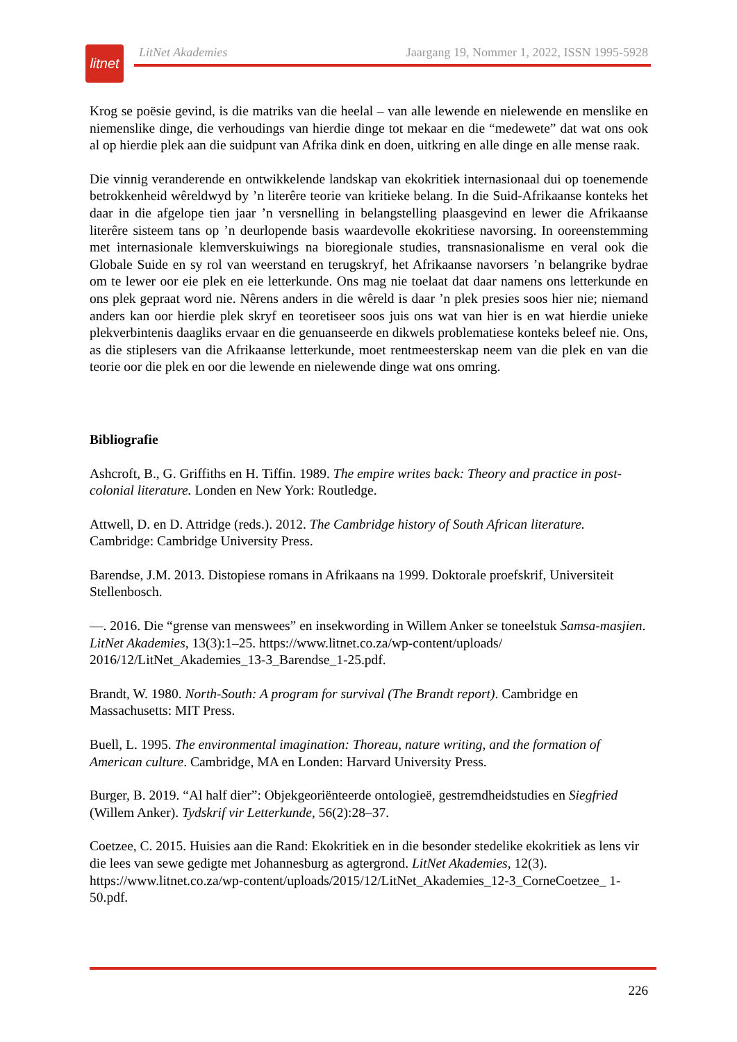litnet
LitNet Akademies Jaargang 19, Nommer 1, 2022, ISSN 1995-5928
Krog se poësie gevind, is die matriks van die heelal – van alle lewende en nielewende en menslike en niemenslike dinge, die verhoudings van hierdie dinge tot mekaar en die “medewete” dat wat ons ook al op hierdie plek aan die suidpunt van Afrika dink en doen, uitkring en alle dinge en alle mense raak.
Die vinnig veranderende en ontwikkelende landskap van ekokritiek internasionaal dui op toenemende betrokkenheid wêreldwyd by ’n literêre teorie van kritieke belang. In die Suid-Afrikaanse konteks het daar in die afgelope tien jaar ’n versnelling in belangstelling plaasgevind en lewer die Afrikaanse literêre sisteem tans op ’n deurlopende basis waardevolle ekokritiese navorsing. In ooreenstemming met internasionale klemverskuiwings na bioregionale studies, transnasionalisme en veral ook die Globale Suide en sy rol van weerstand en terugskryf, het Afrikaanse navorsers ’n belangrike bydrae om te lewer oor eie plek en eie letterkunde. Ons mag nie toelaat dat daar namens ons letterkunde en ons plek gepraat word nie. Nêrens anders in die wêreld is daar ’n plek presies soos hier nie; niemand anders kan oor hierdie plek skryf en teoretiseer soos juis ons wat van hier is en wat hierdie unieke plekverbintenis daagliks ervaar en die genuanseerde en dikwels problematiese konteks beleef nie. Ons, as die stiplesers van die Afrikaanse letterkunde, moet rentmeesterskap neem van die plek en van die teorie oor die plek en oor die lewende en nielewende dinge wat ons omring.
Bibliografie
Ashcroft, B., G. Griffiths en H. Tiffin. 1989. The empire writes back: Theory and practice in post-colonial literature. Londen en New York: Routledge.
Attwell, D. en D. Attridge (reds.). 2012. The Cambridge history of South African literature. Cambridge: Cambridge University Press.
Barendse, J.M. 2013. Distopiese romans in Afrikaans na 1999. Doktorale proefskrif, Universiteit Stellenbosch.
—. 2016. Die “grense van menswees” en insekwording in Willem Anker se toneelstuk Samsa-masjien. LitNet Akademies, 13(3):1–25. https://www.litnet.co.za/wp-content/uploads/ 2016/12/LitNet_Akademies_13-3_Barendse_1-25.pdf.
Brandt, W. 1980. North-South: A program for survival (The Brandt report). Cambridge en Massachusetts: MIT Press.
Buell, L. 1995. The environmental imagination: Thoreau, nature writing, and the formation of American culture. Cambridge, MA en Londen: Harvard University Press.
Burger, B. 2019. “Al half dier”: Objekgeoriënteerde ontologieë, gestremdheidstudies en Siegfried (Willem Anker). Tydskrif vir Letterkunde, 56(2):28–37.
Coetzee, C. 2015. Huisies aan die Rand: Ekokritiek en in die besonder stedelike ekokritiek as lens vir die lees van sewe gedigte met Johannesburg as agtergrond. LitNet Akademies, 12(3). https://www.litnet.co.za/wp-content/uploads/2015/12/LitNet_Akademies_12-3_CorneCoetzee_ 1-50.pdf.
226